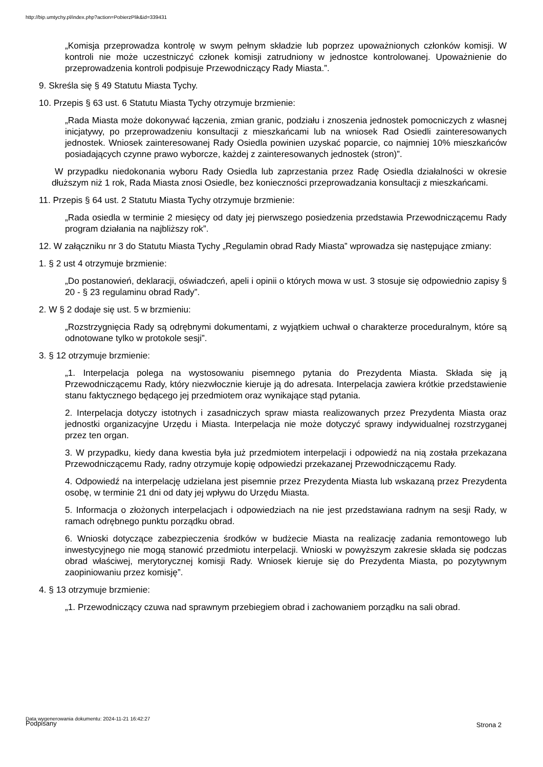http://bip.umtychy.pl/index.php?action=PobierzPlik&id=339431
„Komisja przeprowadza kontrolę w swym pełnym składzie lub poprzez upoważnionych członków komisji. W kontroli nie może uczestniczyć członek komisji zatrudniony w jednostce kontrolowanej. Upoważnienie do przeprowadzenia kontroli podpisuje Przewodniczący Rady Miasta.”.
9. Skreśla się § 49 Statutu Miasta Tychy.
10. Przepis § 63 ust. 6 Statutu Miasta Tychy otrzymuje brzmienie:
„Rada Miasta może dokonywać łączenia, zmian granic, podziału i znoszenia jednostek pomocniczych z własnej inicjatywy, po przeprowadzeniu konsultacji z mieszkańcami lub na wniosek Rad Osiedli zainteresowanych jednostek. Wniosek zainteresowanej Rady Osiedla powinien uzyskać poparcie, co najmniej 10% mieszkańców posiadających czynne prawo wyborcze, każdej z zainteresowanych jednostek (stron)”.
W przypadku niedokonania wyboru Rady Osiedla lub zaprzestania przez Radę Osiedla działalności w okresie dłuższym niż 1 rok, Rada Miasta znosi Osiedle, bez konieczności przeprowadzania konsultacji z mieszkańcami.
11. Przepis § 64 ust. 2 Statutu Miasta Tychy otrzymuje brzmienie:
„Rada osiedla w terminie 2 miesięcy od daty jej pierwszego posiedzenia przedstawia Przewodniczącemu Rady program działania na najbliższy rok”.
12. W załączniku nr 3 do Statutu Miasta Tychy „Regulamin obrad Rady Miasta” wprowadza się następujące zmiany:
1. § 2 ust 4 otrzymuje brzmienie:
„Do postanowień, deklaracji, oświadczeń, apeli i opinii o których mowa w ust. 3 stosuje się odpowiednio zapisy § 20 - § 23 regulaminu obrad Rady”.
2. W § 2 dodaje się ust. 5 w brzmieniu:
„Rozstrzygnięcia Rady są odrębnymi dokumentami, z wyjątkiem uchwał o charakterze proceduralnym, które są odnotowane tylko w protokole sesji”.
3. § 12 otrzymuje brzmienie:
„1. Interpelacja polega na wystosowaniu pisemnego pytania do Prezydenta Miasta. Składa się ją Przewodniczącemu Rady, który niezwłocznie kieruje ją do adresata. Interpelacja zawiera krótkie przedstawienie stanu faktycznego będącego jej przedmiotem oraz wynikające stąd pytania.
2. Interpelacja dotyczy istotnych i zasadniczych spraw miasta realizowanych przez Prezydenta Miasta oraz jednostki organizacyjne Urzędu i Miasta. Interpelacja nie może dotyczyć sprawy indywidualnej rozstrzyganej przez ten organ.
3. W przypadku, kiedy dana kwestia była już przedmiotem interpelacji i odpowiedź na nią została przekazana Przewodniczącemu Rady, radny otrzymuje kopię odpowiedzi przekazanej Przewodniczącemu Rady.
4. Odpowiedź na interpelację udzielana jest pisemnie przez Prezydenta Miasta lub wskazaną przez Prezydenta osobę, w terminie 21 dni od daty jej wpływu do Urzędu Miasta.
5. Informacja o złożonych interpelacjach i odpowiedziach na nie jest przedstawiana radnym na sesji Rady, w ramach odrębnego punktu porządku obrad.
6. Wnioski dotyczące zabezpieczenia środków w budżecie Miasta na realizację zadania remontowego lub inwestycyjnego nie mogą stanowić przedmiotu interpelacji. Wnioski w powyższym zakresie składa się podczas obrad właściwej, merytorycznej komisji Rady. Wniosek kieruje się do Prezydenta Miasta, po pozytywnym zaopiniowaniu przez komisję”.
4. § 13 otrzymuje brzmienie:
„1. Przewodniczący czuwa nad sprawnym przebiegiem obrad i zachowaniem porządku na sali obrad.
Data wygenerowania dokumentu: 2024-11-21 16:42:27
Podpisany
Strona 2